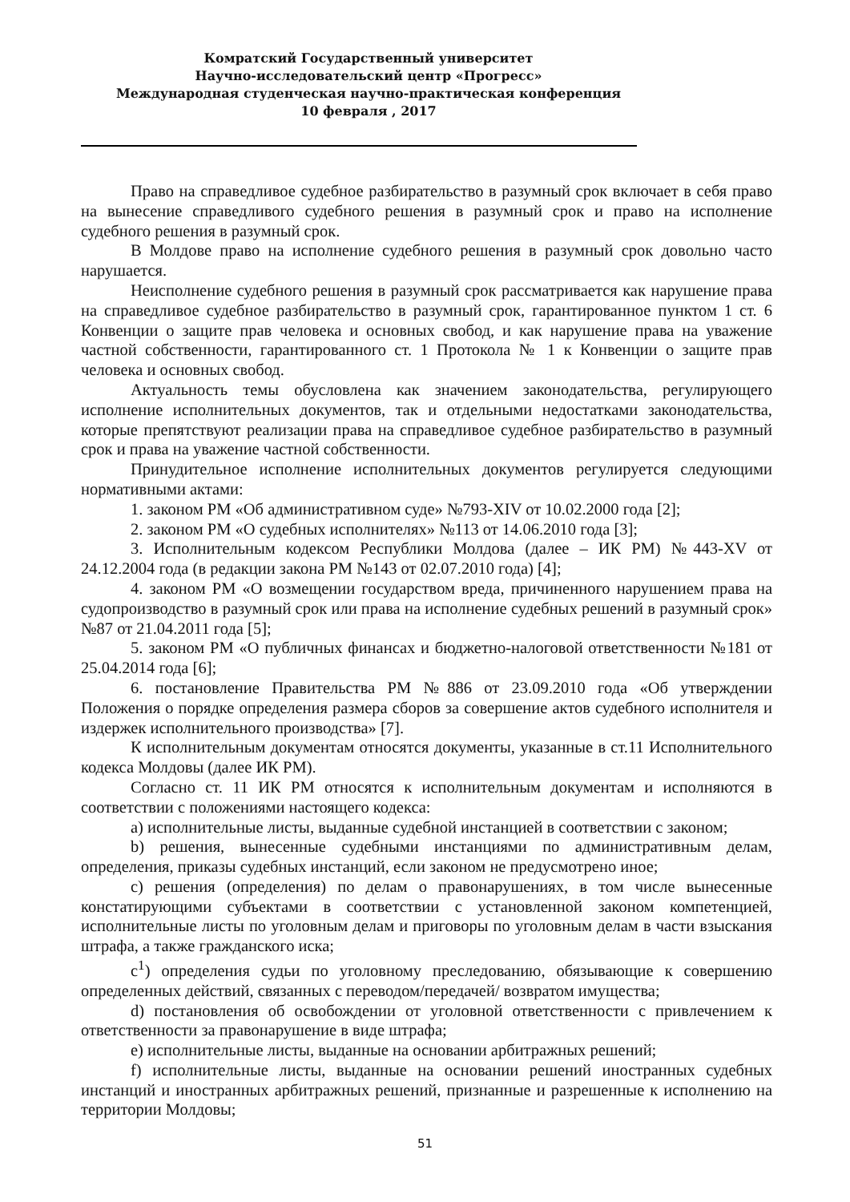Комратский Государственный университет
Научно-исследовательский центр «Прогресс»
Международная студенческая научно-практическая конференция
10 февраля , 2017
Право на справедливое судебное разбирательство в разумный срок включает в себя право на вынесение справедливого судебного решения в разумный срок и право на исполнение судебного решения в разумный срок.
В Молдове право на исполнение судебного решения в разумный срок довольно часто нарушается.
Неисполнение судебного решения в разумный срок рассматривается как нарушение права на справедливое судебное разбирательство в разумный срок, гарантированное пунктом 1 ст. 6 Конвенции о защите прав человека и основных свобод, и как нарушение права на уважение частной собственности, гарантированного ст. 1 Протокола № 1 к Конвенции о защите прав человека и основных свобод.
Актуальность темы обусловлена как значением законодательства, регулирующего исполнение исполнительных документов, так и отдельными недостатками законодательства, которые препятствуют реализации права на справедливое судебное разбирательство в разумный срок и права на уважение частной собственности.
Принудительное исполнение исполнительных документов регулируется следующими нормативными актами:
1. законом РМ «Об административном суде» №793-XIV от 10.02.2000 года [2];
2. законом РМ «О судебных исполнителях» №113 от 14.06.2010 года [3];
3. Исполнительным кодексом Республики Молдова (далее – ИК РМ) №443-XV от 24.12.2004 года (в редакции закона РМ №143 от 02.07.2010 года) [4];
4. законом РМ «О возмещении государством вреда, причиненного нарушением права на судопроизводство в разумный срок или права на исполнение судебных решений в разумный срок» №87 от 21.04.2011 года [5];
5. законом РМ «О публичных финансах и бюджетно-налоговой ответственности №181 от 25.04.2014 года [6];
6. постановление Правительства РМ №886 от 23.09.2010 года «Об утверждении Положения о порядке определения размера сборов за совершение актов судебного исполнителя и издержек исполнительного производства» [7].
К исполнительным документам относятся документы, указанные в ст.11 Исполнительного кодекса Молдовы (далее ИК РМ).
Согласно ст. 11 ИК РМ относятся к исполнительным документам и исполняются в соответствии с положениями настоящего кодекса:
a) исполнительные листы, выданные судебной инстанцией в соответствии с законом;
b) решения, вынесенные судебными инстанциями по административным делам, определения, приказы судебных инстанций, если законом не предусмотрено иное;
c) решения (определения) по делам о правонарушениях, в том числе вынесенные констатирующими субъектами в соответствии с установленной законом компетенцией, исполнительные листы по уголовным делам и приговоры по уголовным делам в части взыскания штрафа, а также гражданского иска;
c<sup>1</sup>) определения судьи по уголовному преследованию, обязывающие к совершению определенных действий, связанных с переводом/передачей/ возвратом имущества;
d) постановления об освобождении от уголовной ответственности с привлечением к ответственности за правонарушение в виде штрафа;
e) исполнительные листы, выданные на основании арбитражных решений;
f) исполнительные листы, выданные на основании решений иностранных судебных инстанций и иностранных арбитражных решений, признанные и разрешенные к исполнению на территории Молдовы;
51